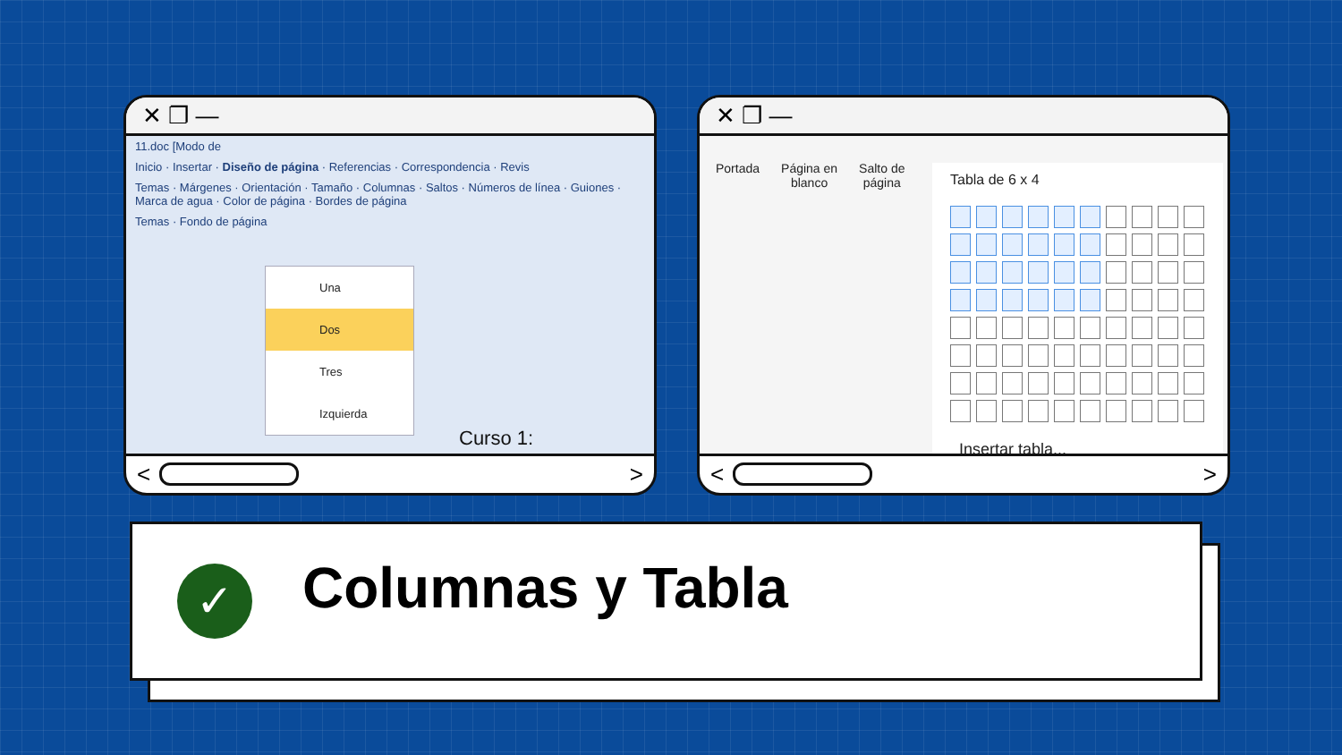✕ ❐ —
11.doc [Modo de
Inicio · Insertar · Diseño de página · Referencias · Correspondencia · Revis
Temas · Márgenes · Orientación · Tamaño · Columnas · Saltos · Números de línea · Guiones · Marca de agua · Color de página · Bordes de página
Temas · Fondo de página
Una
Dos
Tres
Izquierda
Curso 1:
< >
✕ ❐ —
Portada Página en
blanco Salto de
página
Tabla de 6 x 4
Insertar tabla...
< >
✓
Columnas y Tabla